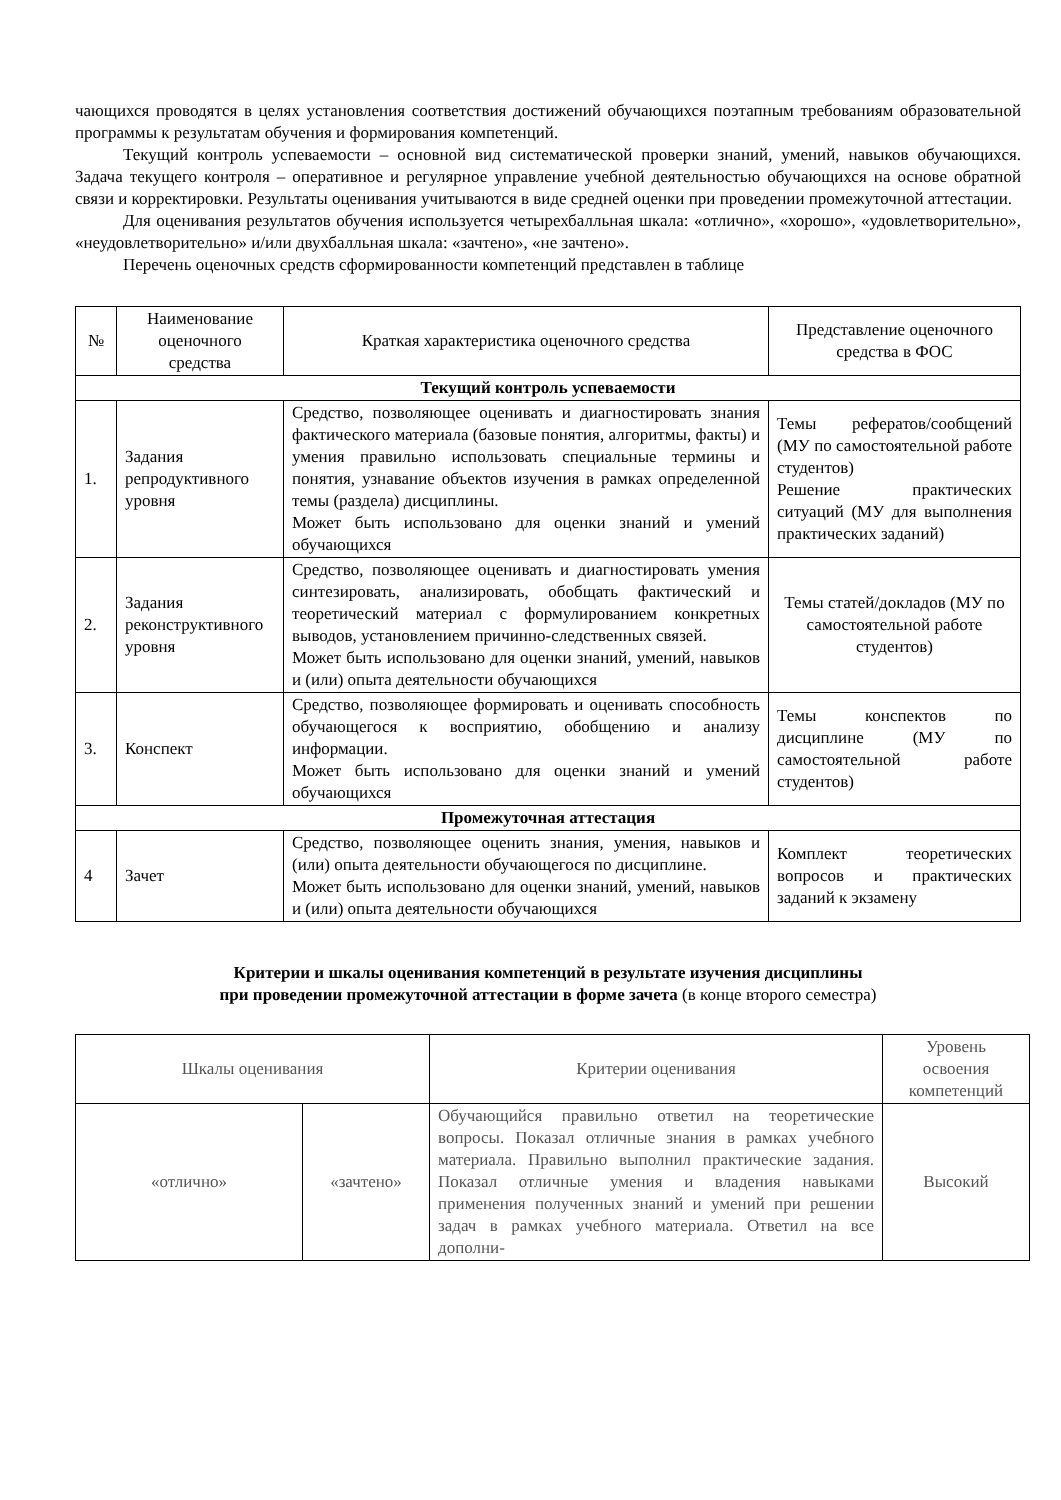чающихся проводятся в целях установления соответствия достижений обучающихся поэтапным требованиям образовательной программы к результатам обучения и формирования компетенций.
Текущий контроль успеваемости – основной вид систематической проверки знаний, умений, навыков обучающихся. Задача текущего контроля – оперативное и регулярное управление учебной деятельностью обучающихся на основе обратной связи и корректировки. Результаты оценивания учитываются в виде средней оценки при проведении промежуточной аттестации.
Для оценивания результатов обучения используется четырехбалльная шкала: «отлично», «хорошо», «удовлетворительно», «неудовлетворительно» и/или двухбалльная шкала: «зачтено», «не зачтено».
Перечень оценочных средств сформированности компетенций представлен в таблице
| № | Наименование оценочного средства | Краткая характеристика оценочного средства | Представление оценочного средства в ФОС |
| --- | --- | --- | --- |
| Текущий контроль успеваемости | | | |
| 1. | Задания репродуктивного уровня | Средство, позволяющее оценивать и диагностировать знания фактического материала (базовые понятия, алгоритмы, факты) и умения правильно использовать специальные термины и понятия, узнавание объектов изучения в рамках определенной темы (раздела) дисциплины. Может быть использовано для оценки знаний и умений обучающихся | Темы рефератов/сообщений (МУ по самостоятельной работе студентов) Решение практических ситуаций (МУ для выполнения практических заданий) |
| 2. | Задания реконструктивного уровня | Средство, позволяющее оценивать и диагностировать умения синтезировать, анализировать, обобщать фактический и теоретический материал с формулированием конкретных выводов, установлением причинно-следственных связей. Может быть использовано для оценки знаний, умений, навыков и (или) опыта деятельности обучающихся | Темы статей/докладов (МУ по самостоятельной работе студентов) |
| 3. | Конспект | Средство, позволяющее формировать и оценивать способность обучающегося к восприятию, обобщению и анализу информации. Может быть использовано для оценки знаний и умений обучающихся | Темы конспектов по дисциплине (МУ по самостоятельной работе студентов) |
| Промежуточная аттестация | | | |
| 4 | Зачет | Средство, позволяющее оценить знания, умения, навыков и (или) опыта деятельности обучающегося по дисциплине. Может быть использовано для оценки знаний, умений, навыков и (или) опыта деятельности обучающихся | Комплект теоретических вопросов и практических заданий к экзамену |
Критерии и шкалы оценивания компетенций в результате изучения дисциплины
при проведении промежуточной аттестации в форме зачета (в конце второго семестра)
| Шкалы оценивания | | Критерии оценивания | Уровень освоения компетенций |
| --- | --- | --- | --- |
| «отлично» | «зачтено» | Обучающийся правильно ответил на теоретические вопросы. Показал отличные знания в рамках учебного материала. Правильно выполнил практические задания. Показал отличные умения и владения навыками применения полученных знаний и умений при решении задач в рамках учебного материала. Ответил на все дополни- | Высокий |